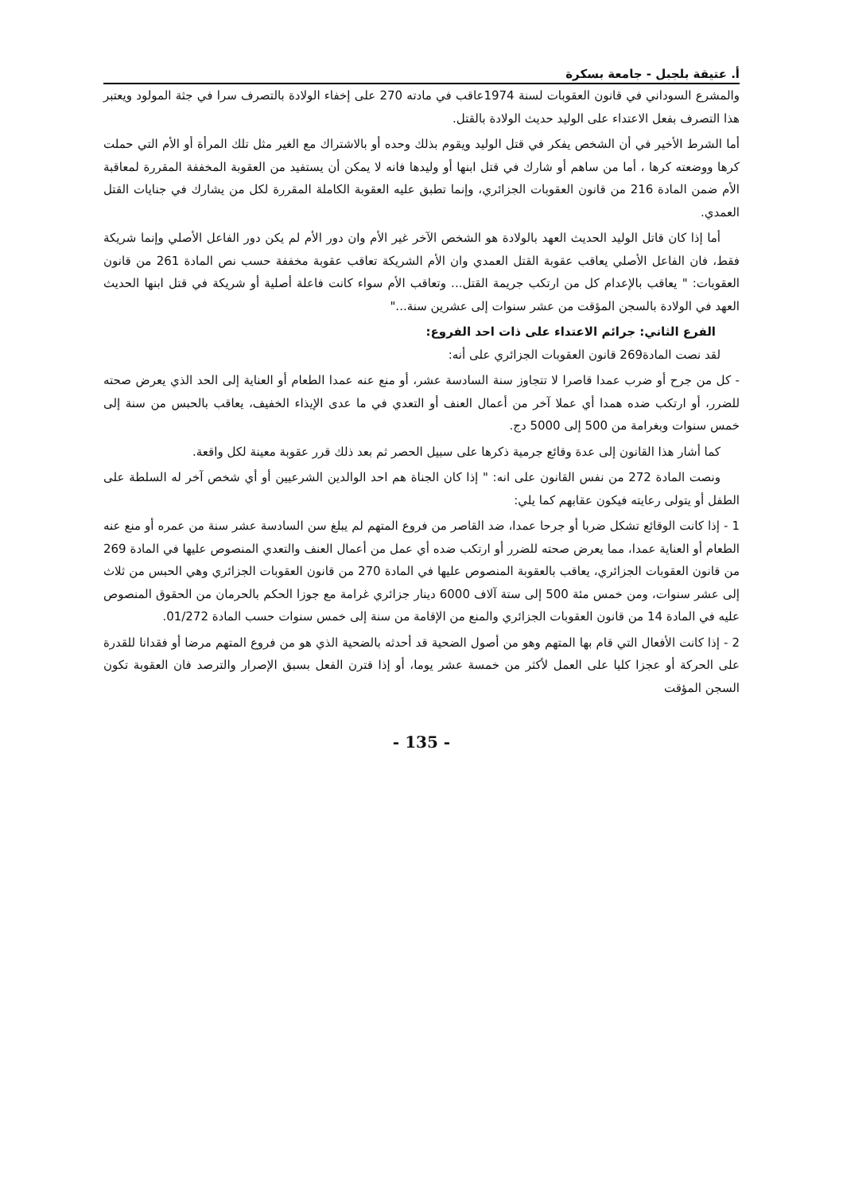أ. عتيقة بلجبل - جامعة بسكرة
والمشرع السوداني في قانون العقوبات لسنة 1974عاقب في مادته 270 على إخفاء الولادة بالتصرف سرا في جثة المولود ويعتبر هذا التصرف بفعل الاعتداء على الوليد حديث الولادة بالقتل.
أما الشرط الأخير في أن الشخص يفكر في قتل الوليد ويقوم بذلك وحده أو بالاشتراك مع الغير مثل تلك المرأة أو الأم التي حملت كرها ووضعته كرها ، أما من ساهم أو شارك في قتل ابنها أو وليدها فانه لا يمكن أن يستفيد من العقوبة المخففة المقررة لمعاقبة الأم ضمن المادة 216 من قانون العقوبات الجزائري، وإنما تطبق عليه العقوبة الكاملة المقررة لكل من يشارك في جنايات القتل العمدي.
أما إذا كان قاتل الوليد الحديث العهد بالولادة هو الشخص الآخر غير الأم وان دور الأم لم يكن دور الفاعل الأصلي وإنما شريكة فقط، فان الفاعل الأصلي يعاقب عقوبة القتل العمدي وان الأم الشريكة تعاقب عقوبة مخففة حسب نص المادة 261 من قانون العقوبات: " يعاقب بالإعدام كل من ارتكب جريمة القتل... وتعاقب الأم سواء كانت فاعلة أصلية أو شريكة في قتل ابنها الحديث العهد في الولادة بالسجن المؤقت من عشر سنوات إلى عشرين سنة..."
الفرع الثاني: جرائم الاعتداء على ذات احد الفروع:
لقد نصت المادة269 قانون العقوبات الجزائري على أنه:
- كل من جرح أو ضرب عمدا قاصرا لا تتجاوز سنة السادسة عشر، أو منع عنه عمدا الطعام أو العناية إلى الحد الذي يعرض صحته للضرر، أو ارتكب ضده همدا أي عملا آخر من أعمال العنف أو التعدي في ما عدى الإيذاء الخفيف، يعاقب بالحبس من سنة إلى خمس سنوات وبغرامة من 500 إلى 5000 دج.
كما أشار هذا القانون إلى عدة وقائع جرمية ذكرها على سبيل الحصر ثم بعد ذلك قرر عقوبة معينة لكل واقعة.
ونصت المادة 272 من نفس القانون على انه: " إذا كان الجناة هم احد الوالدين الشرعيين أو أي شخص آخر له السلطة على الطفل أو يتولى رعايته فيكون عقابهم كما يلي:
1 - إذا كانت الوقائع تشكل ضربا أو جرحا عمدا، ضد القاصر من فروع المتهم لم يبلغ سن السادسة عشر سنة من عمره أو منع عنه الطعام أو العناية عمدا، مما يعرض صحته للضرر أو ارتكب ضده أي عمل من أعمال العنف والتعدي المنصوص عليها في المادة 269 من قانون العقوبات الجزائري، يعاقب بالعقوبة المنصوص عليها في المادة 270 من قانون العقوبات الجزائري وهي الحبس من ثلاث إلى عشر سنوات، ومن خمس مئة 500 إلى ستة آلاف 6000 دينار جزائري غرامة مع جوزا الحكم بالحرمان من الحقوق المنصوص عليه في المادة 14 من قانون العقوبات الجزائري والمنع من الإقامة من سنة إلى خمس سنوات حسب المادة 01/272.
2 - إذا كانت الأفعال التي قام بها المتهم وهو من أصول الضحية قد أحدثه بالضحية الذي هو من فروع المتهم مرضا أو فقدانا للقدرة على الحركة أو عجزا كليا على العمل لأكثر من خمسة عشر يوما، أو إذا قترن الفعل بسبق الإصرار والترصد فان العقوبة تكون السجن المؤقت
- 135 -